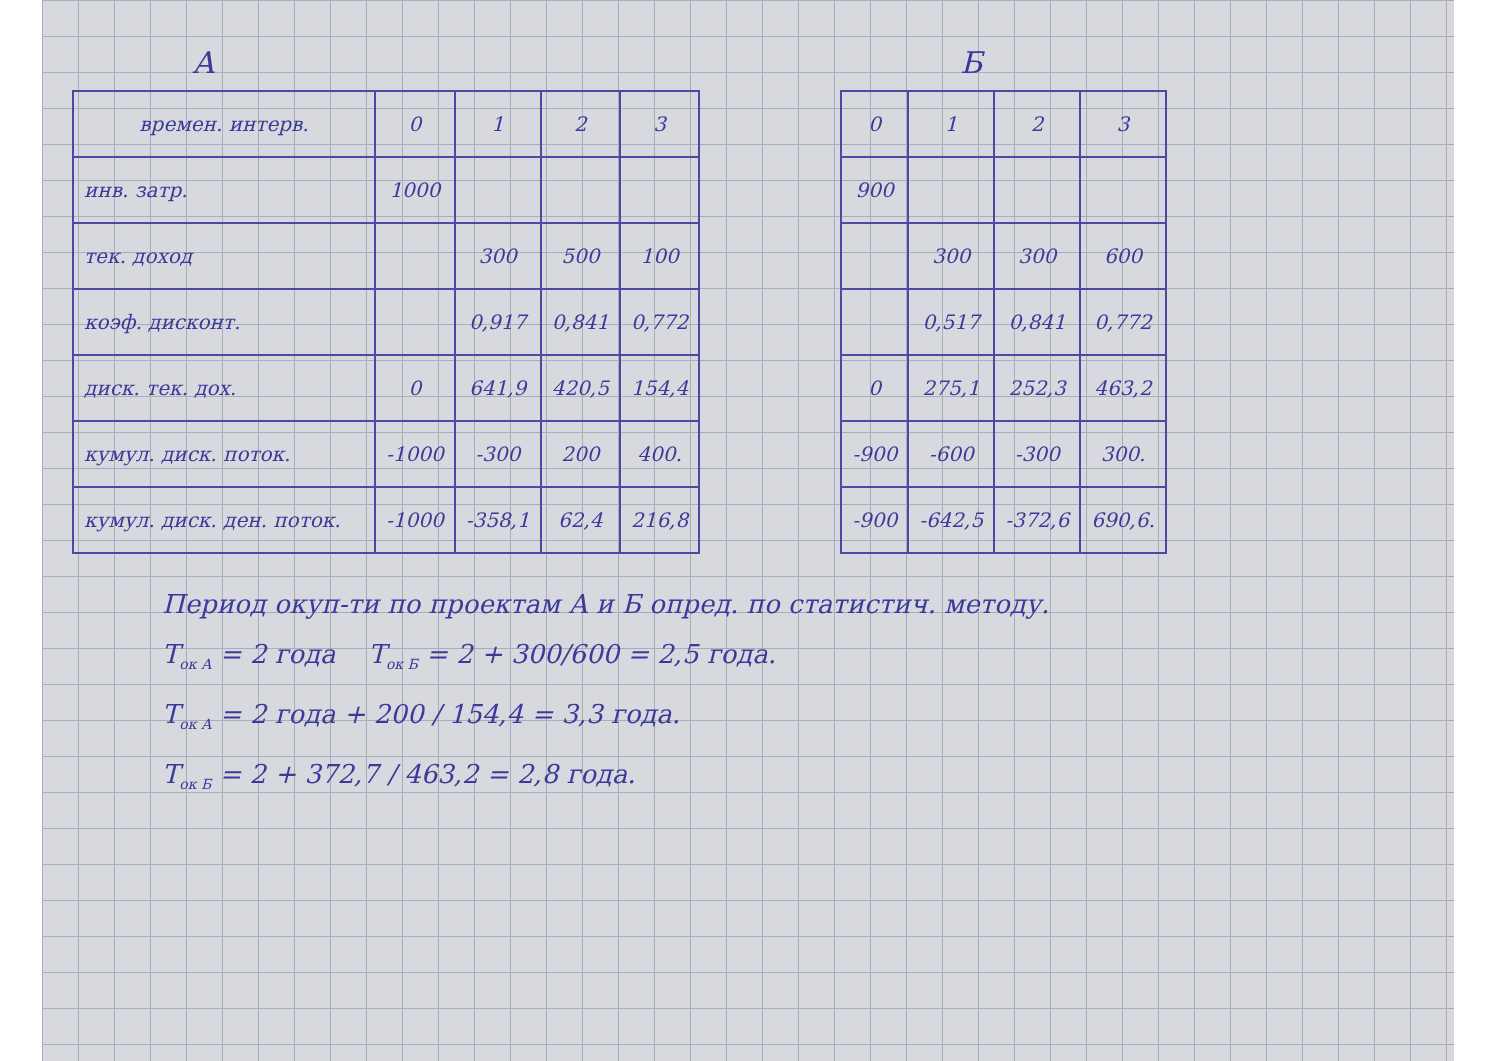А
| времен. интерв. | 0 | 1 | 2 | 3 |
| --- | --- | --- | --- | --- |
| инв. затр. | 1000 | | | |
| тек. доход | | 300 | 500 | 100 |
| коэф. дисконт. | | 0,917 | 0,841 | 0,772 |
| диск. тек. дох. | 0 | 641,9 | 420,5 | 154,4 |
| кумул. диск. поток. | -1000 | -300 | 200 | 400. |
| кумул. диск. ден. поток. | -1000 | -358,1 | 62,4 | 216,8 |
Б
| 0 | 1 | 2 | 3 |
| --- | --- | --- | --- |
| 900 | | | |
| | 300 | 300 | 600 |
| | 0,517 | 0,841 | 0,772 |
| 0 | 275,1 | 252,3 | 463,2 |
| -900 | -600 | -300 | 300. |
| -900 | -642,5 | -372,6 | 690,6. |
Период окуп-ти по проектам А и Б опред. по статистич. методу.
T<sub>ок А</sub> = 2 года T<sub>ок Б</sub> = 2 + 300/600 = 2,5 года.
T<sub>ок А</sub> = 2 года + 200 / 154,4 = 3,3 года.
T<sub>ок Б</sub> = 2 + 372,7 / 463,2 = 2,8 года.